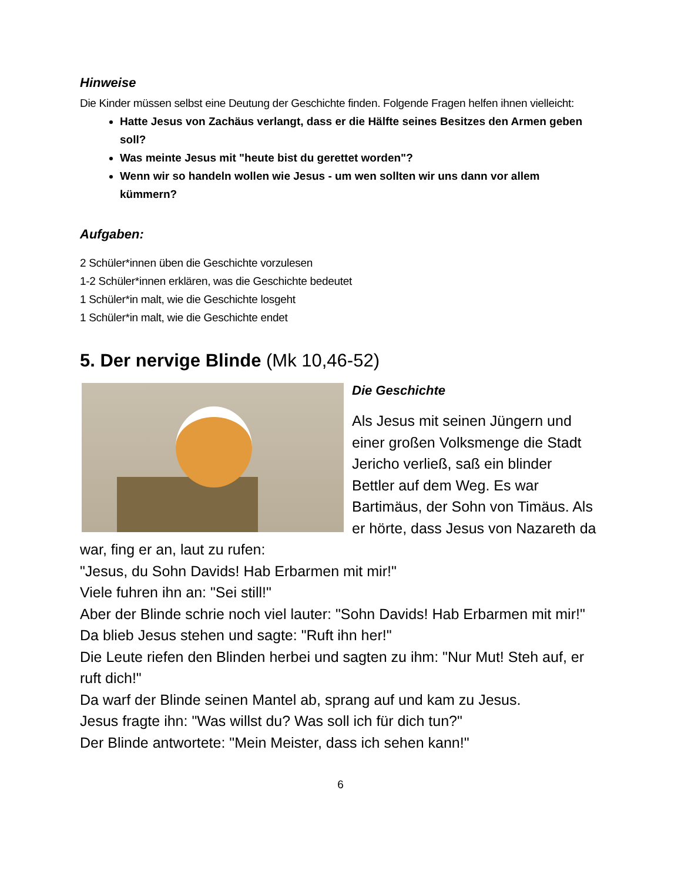Hinweise
Die Kinder müssen selbst eine Deutung der Geschichte finden. Folgende Fragen helfen ihnen vielleicht:
Hatte Jesus von Zachäus verlangt, dass er die Hälfte seines Besitzes den Armen geben soll?
Was meinte Jesus mit "heute bist du gerettet worden"?
Wenn wir so handeln wollen wie Jesus - um wen sollten wir uns dann vor allem kümmern?
Aufgaben:
2 Schüler*innen üben die Geschichte vorzulesen
1-2 Schüler*innen erklären, was die Geschichte bedeutet
1 Schüler*in malt, wie die Geschichte losgeht
1 Schüler*in malt, wie die Geschichte endet
5. Der nervige Blinde (Mk 10,46-52)
Die Geschichte
Als Jesus mit seinen Jüngern und einer großen Volksmenge die Stadt Jericho verließ, saß ein blinder Bettler auf dem Weg. Es war Bartimäus, der Sohn von Timäus. Als er hörte, dass Jesus von Nazareth da war, fing er an, laut zu rufen:
"Jesus, du Sohn Davids! Hab Erbarmen mit mir!"
Viele fuhren ihn an: "Sei still!"
Aber der Blinde schrie noch viel lauter: "Sohn Davids! Hab Erbarmen mit mir!"
Da blieb Jesus stehen und sagte: "Ruft ihn her!"
Die Leute riefen den Blinden herbei und sagten zu ihm: "Nur Mut! Steh auf, er ruft dich!"
Da warf der Blinde seinen Mantel ab, sprang auf und kam zu Jesus.
Jesus fragte ihn: "Was willst du? Was soll ich für dich tun?"
Der Blinde antwortete: "Mein Meister, dass ich sehen kann!"
6